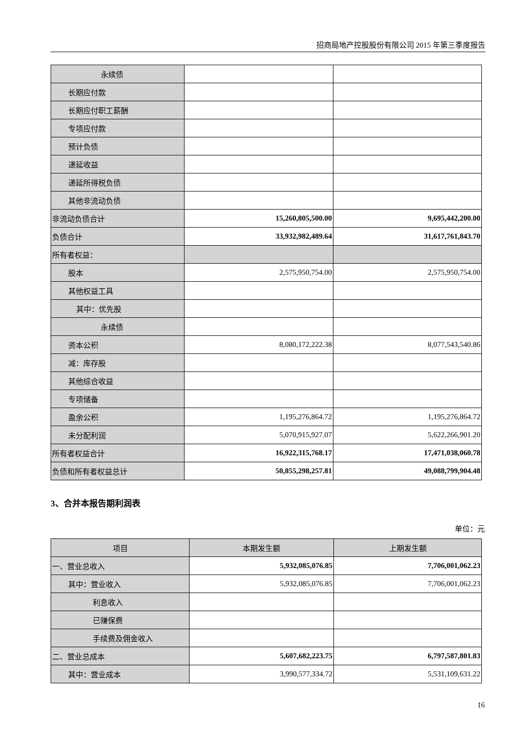招商局地产控股股份有限公司 2015 年第三季度报告
| 永续债 | | |
| 长期应付款 | | |
| 长期应付职工薪酬 | | |
| 专项应付款 | | |
| 预计负债 | | |
| 递延收益 | | |
| 递延所得税负债 | | |
| 其他非流动负债 | | |
| 非流动负债合计 | 15,260,805,500.00 | 9,695,442,200.00 |
| 负债合计 | 33,932,982,489.64 | 31,617,761,843.70 |
| 所有者权益： | | |
| 股本 | 2,575,950,754.00 | 2,575,950,754.00 |
| 其他权益工具 | | |
| 其中：优先股 | | |
| 永续债 | | |
| 资本公积 | 8,080,172,222.38 | 8,077,543,540.86 |
| 减：库存股 | | |
| 其他综合收益 | | |
| 专项储备 | | |
| 盈余公积 | 1,195,276,864.72 | 1,195,276,864.72 |
| 未分配利润 | 5,070,915,927.07 | 5,622,266,901.20 |
| 所有者权益合计 | 16,922,315,768.17 | 17,471,038,060.78 |
| 负债和所有者权益总计 | 50,855,298,257.81 | 49,088,799,904.48 |
3、合并本报告期利润表
单位：元
| 项目 | 本期发生额 | 上期发生额 |
| 一、营业总收入 | 5,932,085,076.85 | 7,706,001,062.23 |
| 其中：营业收入 | 5,932,085,076.85 | 7,706,001,062.23 |
| 利息收入 | | |
| 已赚保费 | | |
| 手续费及佣金收入 | | |
| 二、营业总成本 | 5,607,682,223.75 | 6,797,587,801.83 |
| 其中：营业成本 | 3,990,577,334.72 | 5,531,109,631.22 |
16